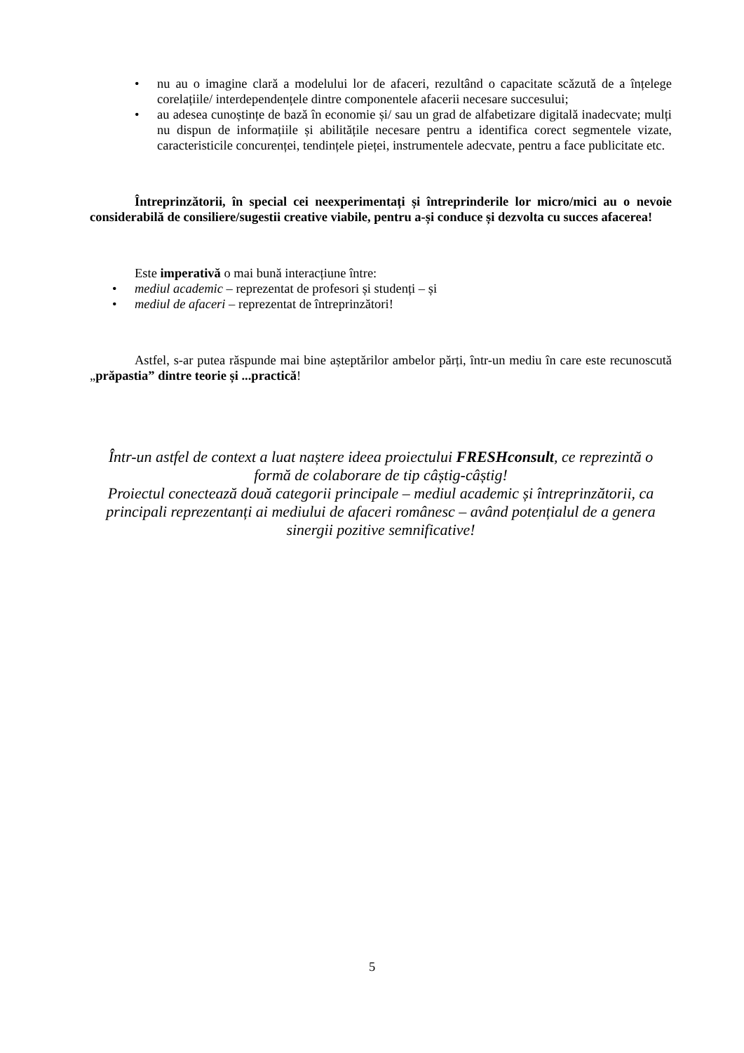• nu au o imagine clară a modelului lor de afaceri, rezultând o capacitate scăzută de a înțelege corelațiile/ interdependențele dintre componentele afacerii necesare succesului;
• au adesea cunoștințe de bază în economie și/ sau un grad de alfabetizare digitală inadecvate; mulți nu dispun de informațiile și abilitățile necesare pentru a identifica corect segmentele vizate, caracteristicile concurenței, tendințele pieței, instrumentele adecvate, pentru a face publicitate etc.
Întreprinzătorii, în special cei neexperimentați și întreprinderile lor micro/mici au o nevoie considerabilă de consiliere/sugestii creative viabile, pentru a-și conduce și dezvolta cu succes afacerea!
Este imperativă o mai bună interacțiune între:
• mediul academic – reprezentat de profesori și studenți – și
• mediul de afaceri – reprezentat de întreprinzători!
Astfel, s-ar putea răspunde mai bine așteptărilor ambelor părți, într-un mediu în care este recunoscută „prăpastia” dintre teorie și ...practică!
Într-un astfel de context a luat naștere ideea proiectului FRESHconsult, ce reprezintă o formă de colaborare de tip câștig-câștig!
Proiectul conectează două categorii principale – mediul academic și întreprinzătorii, ca principali reprezentanți ai mediului de afaceri românesc – având potențialul de a genera sinergii pozitive semnificative!
5